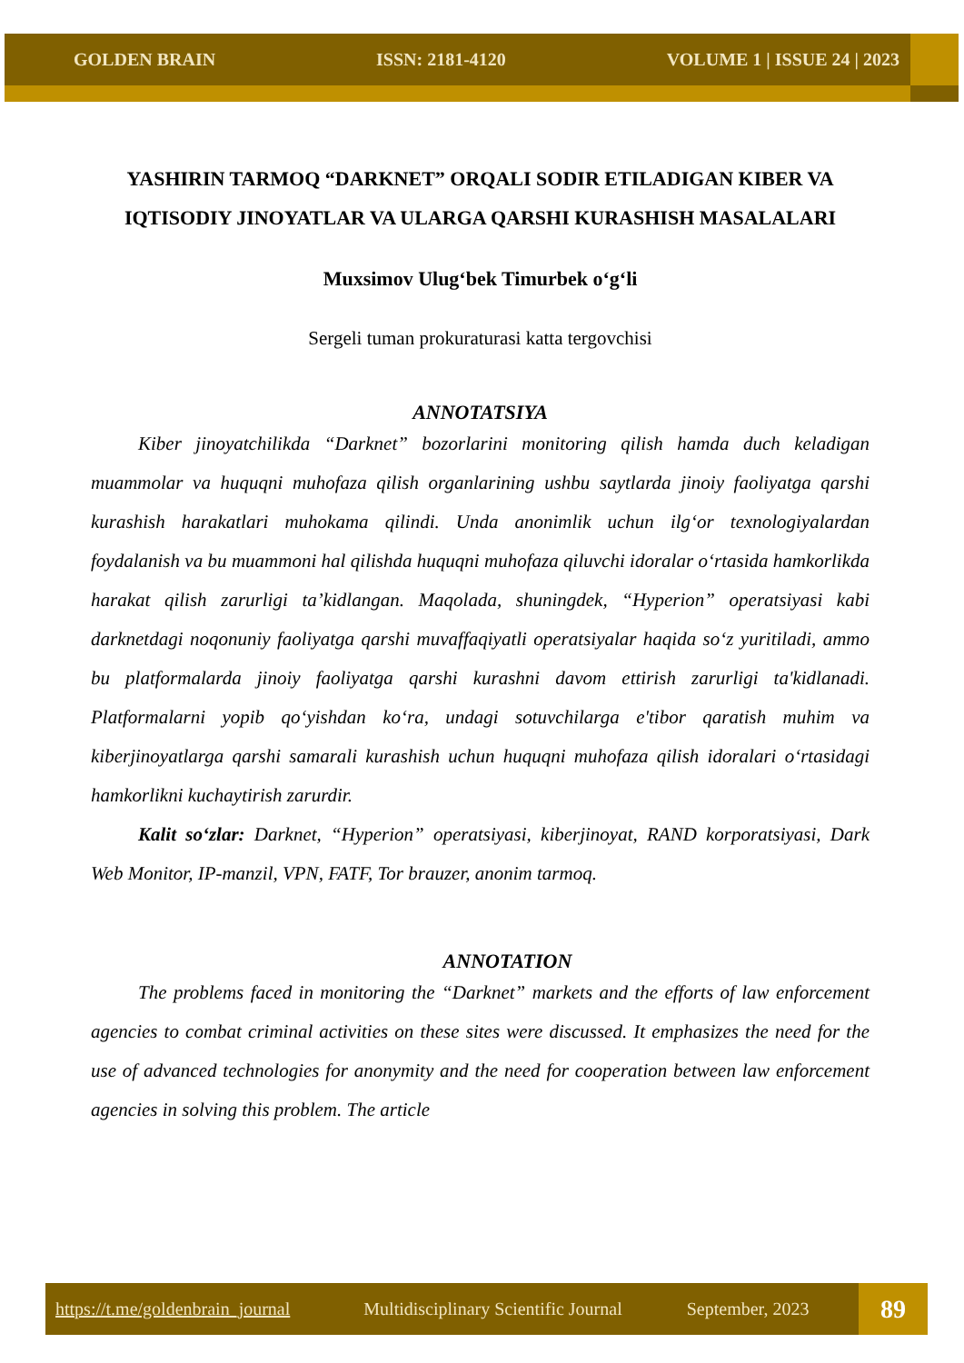GOLDEN BRAIN ISSN: 2181-4120 VOLUME 1 | ISSUE 24 | 2023
YASHIRIN TARMOQ “DARKNET” ORQALI SODIR ETILADIGAN KIBER VA IQTISODIY JINOYATLAR VA ULARGA QARSHI KURASHISH MASALALARI
Muxsimov Ulug‘bek Timurbek o‘g‘li
Sergeli tuman prokuraturasi katta tergovchisi
ANNOTATSIYA
Kiber jinoyatchilikda “Darknet” bozorlarini monitoring qilish hamda duch keladigan muammolar va huquqni muhofaza qilish organlarining ushbu saytlarda jinoiy faoliyatga qarshi kurashish harakatlari muhokama qilindi. Unda anonimlik uchun ilg‘or texnologiyalardan foydalanish va bu muammoni hal qilishda huquqni muhofaza qiluvchi idoralar o‘rtasida hamkorlikda harakat qilish zarurligi ta’kidlangan. Maqolada, shuningdek, “Hyperion” operatsiyasi kabi darknetdagi noqonuniy faoliyatga qarshi muvaffaqiyatli operatsiyalar haqida so‘z yuritiladi, ammo bu platformalarda jinoiy faoliyatga qarshi kurashni davom ettirish zarurligi ta'kidlanadi. Platformalarni yopib qo‘yishdan ko‘ra, undagi sotuvchilarga e'tibor qaratish muhim va kiberjinoyatlarga qarshi samarali kurashish uchun huquqni muhofaza qilish idoralari o‘rtasidagi hamkorlikni kuchaytirish zarurdir.
Kalit so‘zlar: Darknet, “Hyperion” operatsiyasi, kiberjinoyat, RAND korporatsiyasi, Dark Web Monitor, IP-manzil, VPN, FATF, Tor brauzer, anonim tarmoq.
ANNOTATION
The problems faced in monitoring the “Darknet” markets and the efforts of law enforcement agencies to combat criminal activities on these sites were discussed. It emphasizes the need for the use of advanced technologies for anonymity and the need for cooperation between law enforcement agencies in solving this problem. The article
https://t.me/goldenbrain_journal Multidisciplinary Scientific Journal September, 2023 89